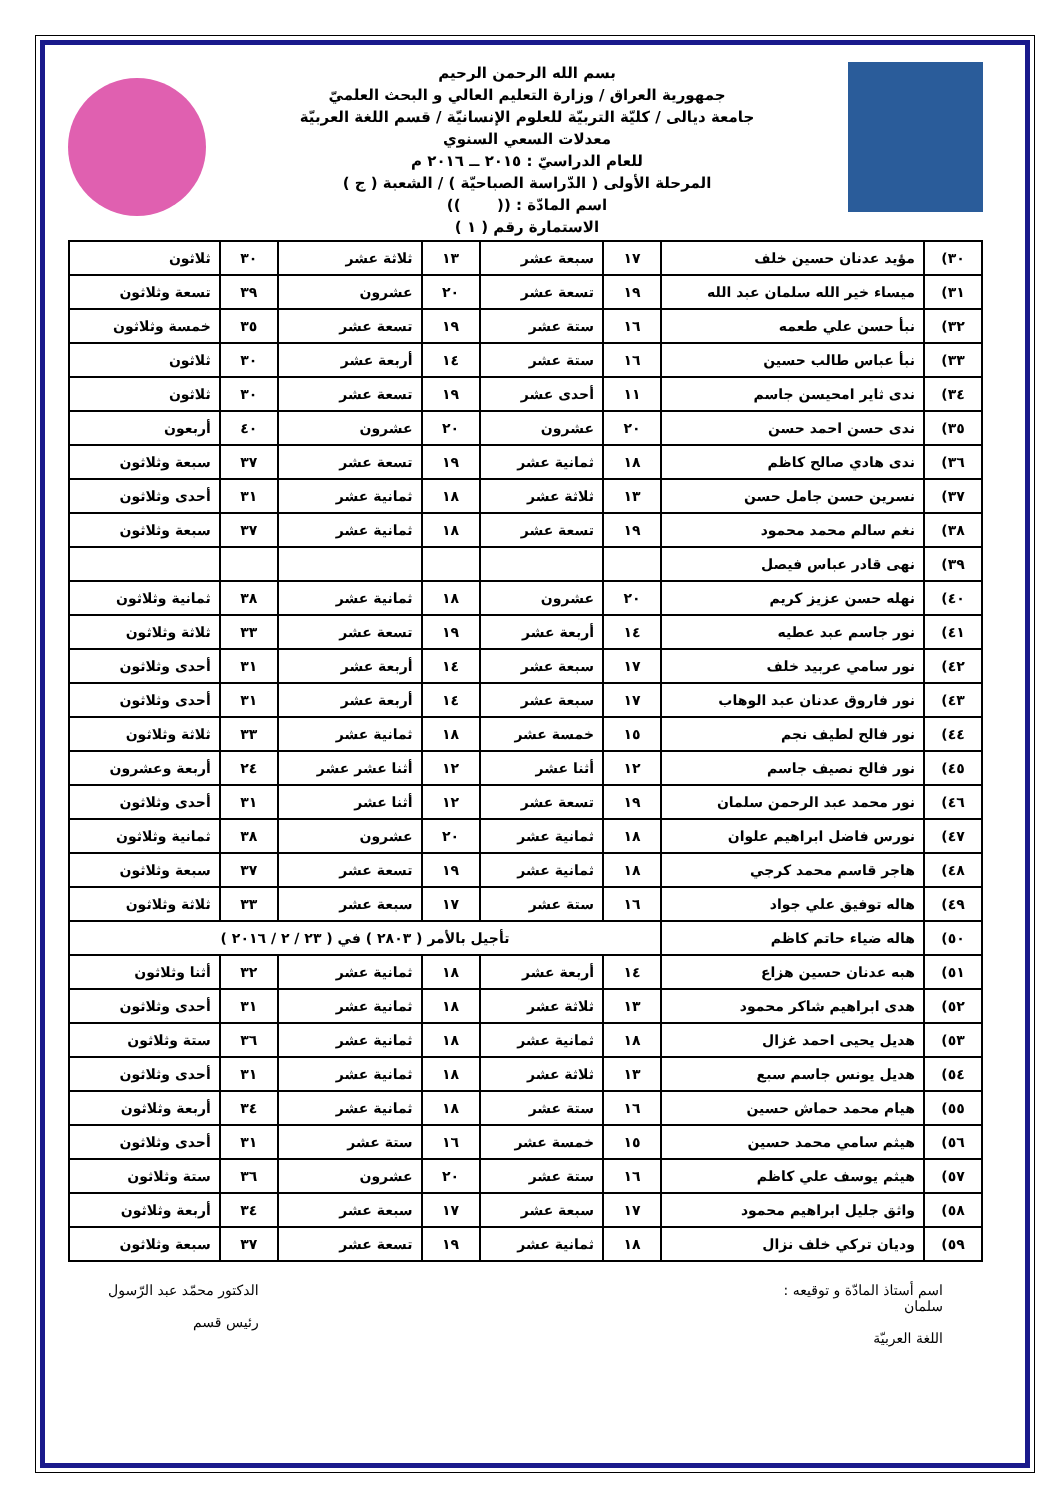بسم الله الرحمن الرحيم
جمهورية العراق / وزارة التعليم العالي و البحث العلميّ
جامعة ديالى / كليّة التربيّة للعلوم الإنسانيّة / قسم اللغة العربيّة
معدلات السعي السنوي
للعام الدراسيّ : ٢٠١٥ ــ ٢٠١٦ م
المرحلة الأولى ( الدّراسة الصباحيّة ) / الشعبة ( ج )
اسم المادّة : (( ))
الاستمارة رقم ( ١ )
| ٣٠) | مؤيد عدنان حسين خلف | ١٧ | سبعة عشر | ١٣ | ثلاثة عشر | ٣٠ | ثلاثون |
| ٣١) | ميساء خير الله سلمان عبد الله | ١٩ | تسعة عشر | ٢٠ | عشرون | ٣٩ | تسعة وثلاثون |
| ٣٢) | نبأ حسن علي طعمه | ١٦ | ستة عشر | ١٩ | تسعة عشر | ٣٥ | خمسة وثلاثون |
| ٣٣) | نبأ عباس طالب حسين | ١٦ | ستة عشر | ١٤ | أربعة عشر | ٣٠ | ثلاثون |
| ٣٤) | ندى ثاير امحيسن جاسم | ١١ | أحدى عشر | ١٩ | تسعة عشر | ٣٠ | ثلاثون |
| ٣٥) | ندى حسن احمد حسن | ٢٠ | عشرون | ٢٠ | عشرون | ٤٠ | أربعون |
| ٣٦) | ندى هادي صالح كاظم | ١٨ | ثمانية عشر | ١٩ | تسعة عشر | ٣٧ | سبعة وثلاثون |
| ٣٧) | نسرين حسن جامل حسن | ١٣ | ثلاثة عشر | ١٨ | ثمانية عشر | ٣١ | أحدى وثلاثون |
| ٣٨) | نغم سالم محمد محمود | ١٩ | تسعة عشر | ١٨ | ثمانية عشر | ٣٧ | سبعة وثلاثون |
| ٣٩) | نهى قادر عباس فيصل | | | | | | |
| ٤٠) | نهله حسن عزيز كريم | ٢٠ | عشرون | ١٨ | ثمانية عشر | ٣٨ | ثمانية وثلاثون |
| ٤١) | نور جاسم عبد عطيه | ١٤ | أربعة عشر | ١٩ | تسعة عشر | ٣٣ | ثلاثة وثلاثون |
| ٤٢) | نور سامي عربيد خلف | ١٧ | سبعة عشر | ١٤ | أربعة عشر | ٣١ | أحدى وثلاثون |
| ٤٣) | نور فاروق عدنان عبد الوهاب | ١٧ | سبعة عشر | ١٤ | أربعة عشر | ٣١ | أحدى وثلاثون |
| ٤٤) | نور فالح لطيف نجم | ١٥ | خمسة عشر | ١٨ | ثمانية عشر | ٣٣ | ثلاثة وثلاثون |
| ٤٥) | نور فالح نصيف جاسم | ١٢ | أثنا عشر | ١٢ | أثنا عشر عشر | ٢٤ | أربعة وعشرون |
| ٤٦) | نور محمد عبد الرحمن سلمان | ١٩ | تسعة عشر | ١٢ | أثنا عشر | ٣١ | أحدى وثلاثون |
| ٤٧) | نورس فاضل ابراهيم علوان | ١٨ | ثمانية عشر | ٢٠ | عشرون | ٣٨ | ثمانية وثلاثون |
| ٤٨) | هاجر قاسم محمد كرجي | ١٨ | ثمانية عشر | ١٩ | تسعة عشر | ٣٧ | سبعة وثلاثون |
| ٤٩) | هاله توفيق علي جواد | ١٦ | ستة عشر | ١٧ | سبعة عشر | ٣٣ | ثلاثة وثلاثون |
| ٥٠) | هاله ضياء حاتم كاظم | تأجيل بالأمر ( ٢٨٠٣ ) في ( ٢٣ / ٢ / ٢٠١٦ ) | | | | | |
| ٥١) | هبه عدنان حسين هزاع | ١٤ | أربعة عشر | ١٨ | ثمانية عشر | ٣٢ | أثنا وثلاثون |
| ٥٢) | هدى ابراهيم شاكر محمود | ١٣ | ثلاثة عشر | ١٨ | ثمانية عشر | ٣١ | أحدى وثلاثون |
| ٥٣) | هديل يحيى احمد غزال | ١٨ | ثمانية عشر | ١٨ | ثمانية عشر | ٣٦ | ستة وثلاثون |
| ٥٤) | هديل يونس جاسم سبع | ١٣ | ثلاثة عشر | ١٨ | ثمانية عشر | ٣١ | أحدى وثلاثون |
| ٥٥) | هيام محمد حماش حسين | ١٦ | ستة عشر | ١٨ | ثمانية عشر | ٣٤ | أربعة وثلاثون |
| ٥٦) | هيثم سامي محمد حسين | ١٥ | خمسة عشر | ١٦ | ستة عشر | ٣١ | أحدى وثلاثون |
| ٥٧) | هيثم يوسف علي كاظم | ١٦ | ستة عشر | ٢٠ | عشرون | ٣٦ | ستة وثلاثون |
| ٥٨) | واثق جليل ابراهيم محمود | ١٧ | سبعة عشر | ١٧ | سبعة عشر | ٣٤ | أربعة وثلاثون |
| ٥٩) | وديان تركي خلف نزال | ١٨ | ثمانية عشر | ١٩ | تسعة عشر | ٣٧ | سبعة وثلاثون |
اسم أستاذ المادّة و توقيعه :
سلمان
اللغة العربيّة
الدكتور محمّد عبد الرّسول
رئيس قسم